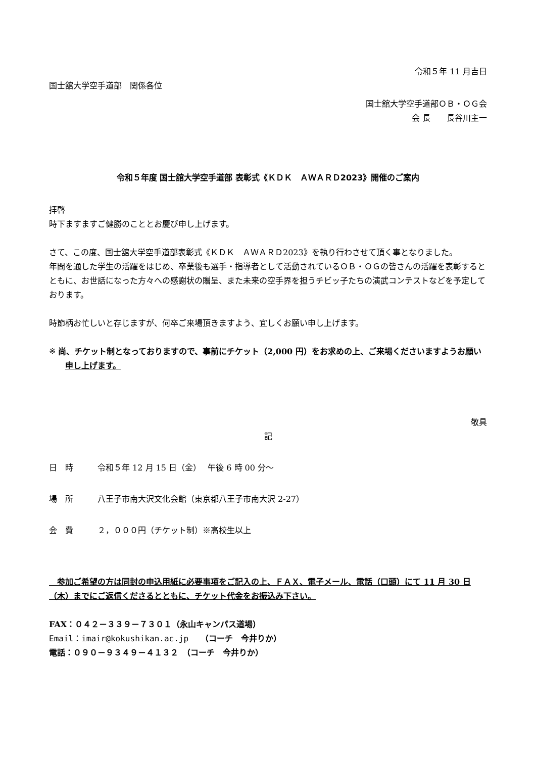令和５年 11 月吉日
国士舘大学空手道部　関係各位
国士舘大学空手道部ＯＢ・ＯＧ会
会 長　　長谷川主一
令和５年度 国士舘大学空手道部 表彰式《ＫＤＫ　ＡＷＡＲＤ2023》開催のご案内
拝啓
時下ますますご健勝のこととお慶び申し上げます。
さて、この度、国士舘大学空手道部表彰式《ＫＤＫ　ＡＷＡＲＤ2023》を執り行わさせて頂く事となりました。
年間を通した学生の活躍をはじめ、卒業後も選手・指導者として活動されているＯＢ・ＯＧの皆さんの活躍を表彰するとともに、お世話になった方々への感謝状の贈呈、また未来の空手界を担うチビッ子たちの演武コンテストなどを予定しております。
時節柄お忙しいと存じますが、何卒ご来場頂きますよう、宜しくお願い申し上げます。
※ 尚、チケット制となっておりますので、事前にチケット（2,000 円）をお求めの上、ご来場くださいますようお願い申し上げます。
敬具
記
日　時 令和５年 12 月 15 日（金）　 午後 6 時 00 分～
場　所 八王子市南大沢文化会館（東京都八王子市南大沢 2-27）
会　費 ２，０００円（チケット制）※高校生以上
　参加ご希望の方は同封の申込用紙に必要事項をご記入の上、ＦＡＸ、電子メール、電話（口頭）にて 11 月 30 日（木）までにご返信くださるとともに、チケット代金をお振込み下さい。
FAX：０４２－３３９－７３０１（永山キャンパス道場）
Email：imair@kokushikan.ac.jp　　（コーチ　今井りか）
電話：０９０－９３４９－４１３２　（コーチ　今井りか）